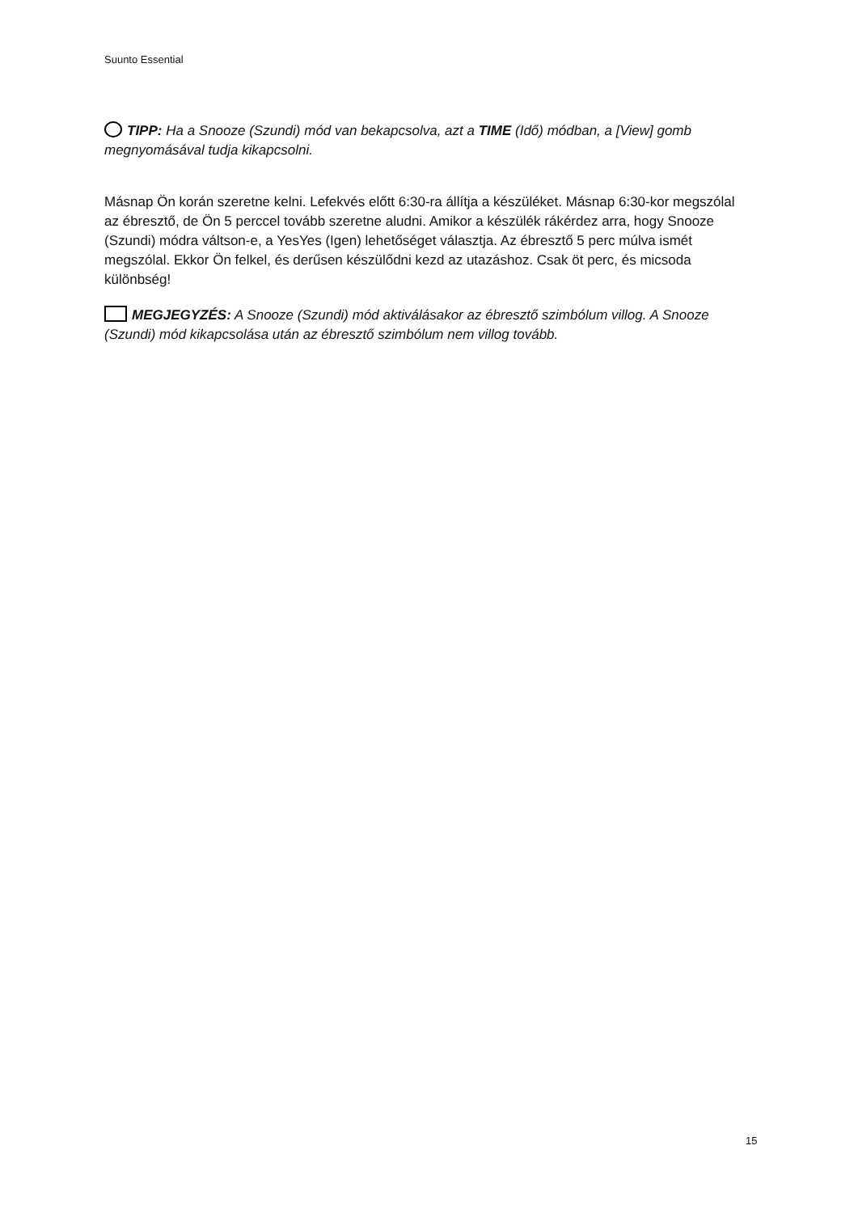Suunto Essential
TIPP: Ha a Snooze (Szundi) mód van bekapcsolva, azt a TIME (Idő) módban, a [View] gomb megnyomásával tudja kikapcsolni.
Másnap Ön korán szeretne kelni. Lefekvés előtt 6:30-ra állítja a készüléket. Másnap 6:30-kor megszólal az ébresztő, de Ön 5 perccel tovább szeretne aludni. Amikor a készülék rákérdez arra, hogy Snooze (Szundi) módra váltson-e, a YesYes (Igen) lehetőséget választja. Az ébresztő 5 perc múlva ismét megszólal. Ekkor Ön felkel, és derűsen készülődni kezd az utazáshoz. Csak öt perc, és micsoda különbség!
MEGJEGYZÉS: A Snooze (Szundi) mód aktiválásakor az ébresztő szimbólum villog. A Snooze (Szundi) mód kikapcsolása után az ébresztő szimbólum nem villog tovább.
15